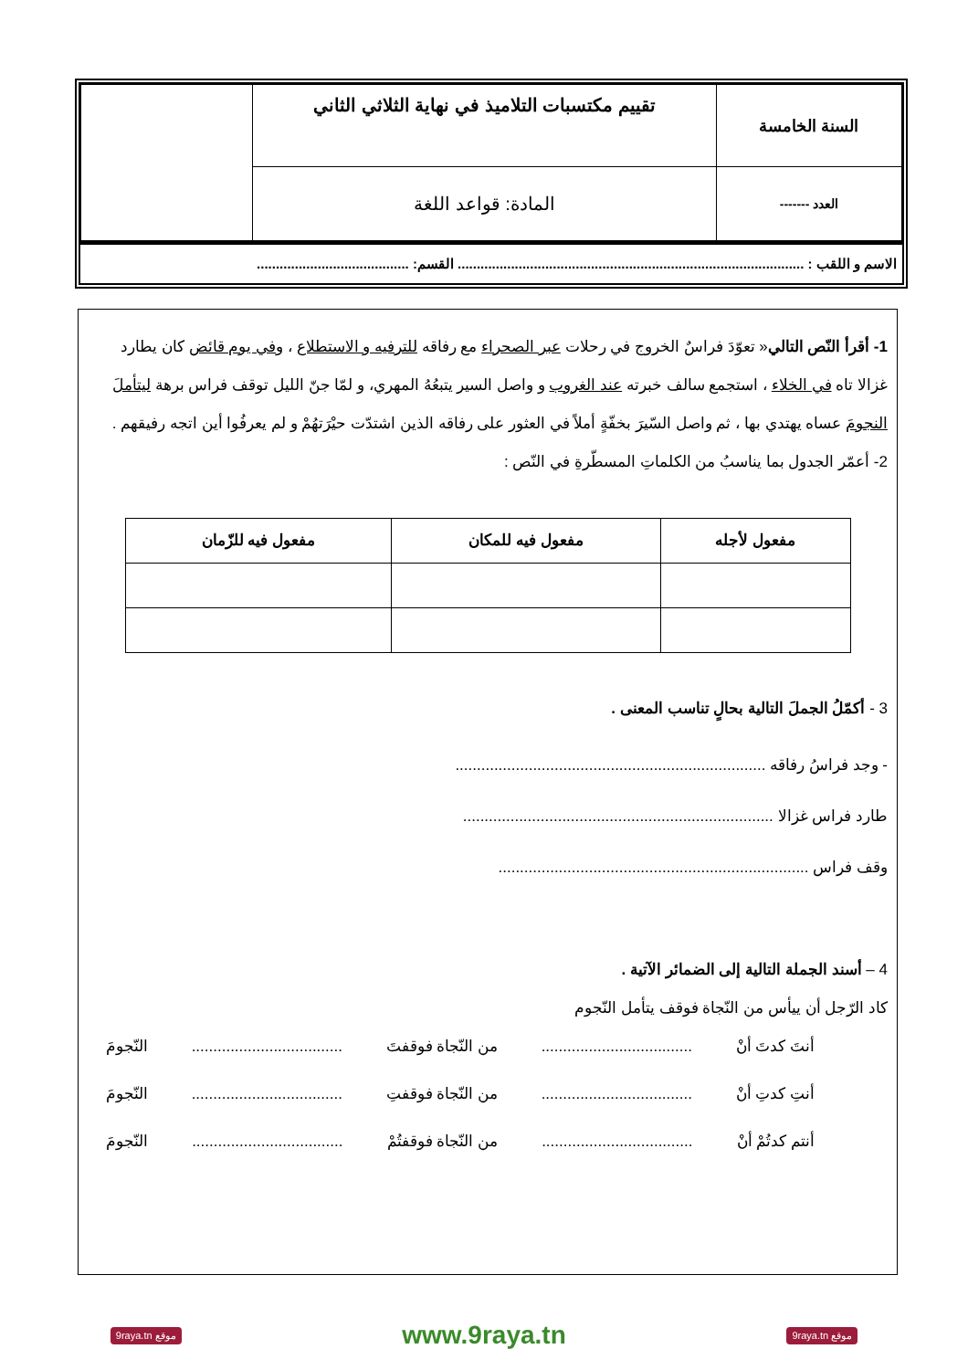| السنة الخامسة | تقييم مكتسبات التلاميذ في نهاية الثلاثي الثاني | |
| العدد ------- | المادة: قواعد اللغة | |
الاسم و اللقب : ........................................................................................... القسم: ........................................
1- أقرأ النّص التالي« تعوّدَ فراسٌ الخروج في رحلات عبر الصحراء مع رفاقه للترفيه و الاستطلاع ، وفي يوم قائض كان يطارد غزالا تاه في الخلاء ، استجمع سالف خبرته عند الغروب و واصل السير يتبعُهُ المهري، و لمّا جنّ الليل توقف فراس برهة ليتأملَ النجومَ عساه يهتدي بها ، ثم واصل السّيرَ بخفّةٍ أملاً في العثور على رفاقه الذين اشتدّت حيْرَتهُمْ و لم يعرفُوا أين اتجه رفيقهم .
2- أعمّر الجدول بما يناسبُ من الكلماتِ المسطّرةِ في النّص :
| مفعول لأجله | مفعول فيه للمكان | مفعول فيه للزّمان |
| --- | --- | --- |
3 - أكمّلُ الجملَ التالية بحالٍ تناسب المعنى .
- وجد فراسُ رفاقه ........................................................................
طارد فراس غزالا ........................................................................
وقف فراس ........................................................................
4 – أسند الجملة التالية إلى الضمائر الآتية .
كاد الرّجل أن ييأس من النّجاة فوقف يتأمل النّجوم
أنتَ كدتَ أنْ................................... من النّجاة فوقفتَ................................... النّجومَ
أنتِ كدتِ أنْ................................... من النّجاة فوقفتِ................................... النّجومَ
أنتم كدتُمْ أنْ................................... من النّجاة فوقفتُمْ................................... النّجومَ
موقع 9raya.tn www.9raya.tn موقع 9raya.tn